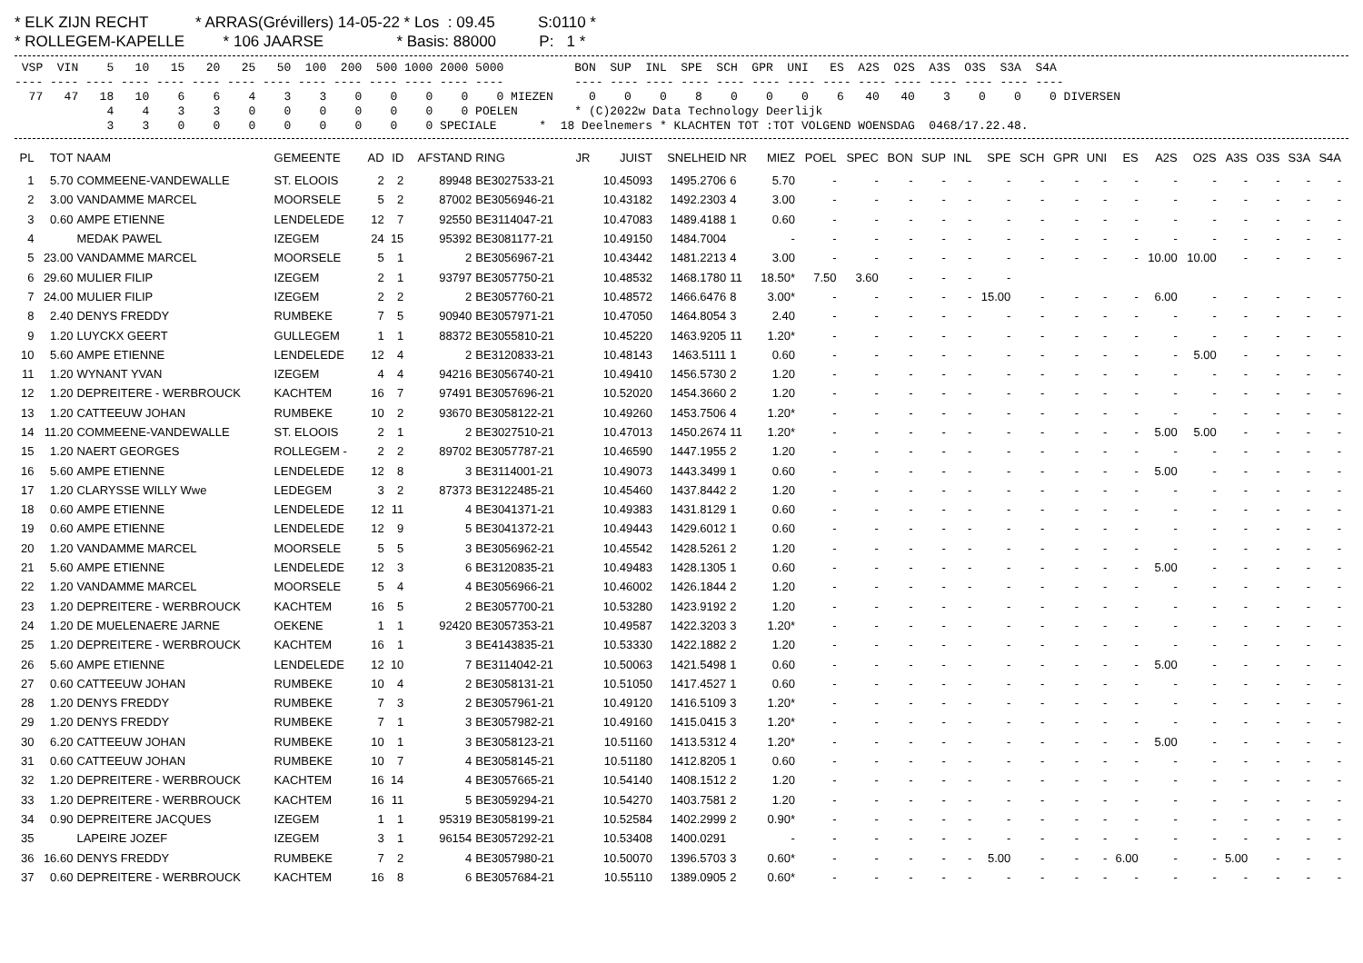* ELK ZIJN RECHT           * ARRAS(Grévillers) 14-05-22 * Los  : 09.45          S:0110 *
* ROLLEGEM-KAPELLE         * 106 JAARSE                 * Basis: 88000          P:   1 *
 VSP  VIN    5   10   15   20   25   50  100  200  500 1000 2000 5000          BON  SUP  INL  SPE  SCH  GPR  UNI   ES  A2S  O2S  A3S  O3S  S3A  S4A
---- ---- ---- ---- ---- ---- ---- ---- ---- ---- ---- ---- ---- ----          ---- ---- ---- ---- ---- ---- ---- ---- ---- ---- ---- ---- ---- ----
  77   47   18   10    6    6    4    3    3    0    0    0    0    0 MIEZEN     0    0    0    8    0    0    0    6   40   40    3    0    0    0 DIVERSEN
             4    4    3    3    0    0    0    0    0    0    0 POELEN        * (C)2022w Data Technology Deerlijk
             3    3    0    0    0    0    0    0    0    0 SPECIALE      *  18 Deelnemers * KLACHTEN TOT :TOT VOLGEND WOENSDAG  0468/17.22.48.
| PL | TOT | NAAM | GEMEENTE | AD | ID | AFSTAND | RING | JR | JUIST | SNELHEID | NR | MIEZ | POEL | SPEC | BON | SUP | INL | SPE | SCH | GPR | UNI | ES | A2S | O2S | A3S | O3S | S3A | S4A |
| --- | --- | --- | --- | --- | --- | --- | --- | --- | --- | --- | --- | --- | --- | --- | --- | --- | --- | --- | --- | --- | --- | --- | --- | --- | --- | --- | --- | --- |
| 1 | 5.70 | COMMEENE-VANDEWALLE | ST. ELOOIS | 2 | 2 | 89948 | BE3027533-21 | | 10.45093 | 1495.2706 | 6 | 5.70 | - | - | - | - | - | - | - | - | - | - | - | - | - | - | - | - |
| 2 | 3.00 | VANDAMME MARCEL | MOORSELE | 5 | 2 | 87002 | BE3056946-21 | | 10.43182 | 1492.2303 | 4 | 3.00 | - | - | - | - | - | - | - | - | - | - | - | - | - | - | - | - |
| 3 | 0.60 | AMPE ETIENNE | LENDELEDE | 12 | 7 | 92550 | BE3114047-21 | | 10.47083 | 1489.4188 | 1 | 0.60 | - | - | - | - | - | - | - | - | - | - | - | - | - | - | - | - |
| 4 | | MEDAK PAWEL | IZEGEM | 24 | 15 | 95392 | BE3081177-21 | | 10.49150 | 1484.7004 | | - | - | - | - | - | - | - | - | - | - | - | - | - | - | - | - | - |
| 5 | 23.00 | VANDAMME MARCEL | MOORSELE | 5 | 1 | 2 | BE3056967-21 | | 10.43442 | 1481.2213 | 4 | 3.00 | - | - | - | - | - | - | - | - | - | - | 10.00 | 10.00 | - | - | - | - |
| 6 | 29.60 | MULIER FILIP | IZEGEM | 2 | 1 | 93797 | BE3057750-21 | | 10.48532 | 1468.1780 | 11 | 18.50* | 7.50 | 3.60 | - | - | - | - | | | | | | | | | | |
| 7 | 24.00 | MULIER FILIP | IZEGEM | 2 | 2 | 2 | BE3057760-21 | | 10.48572 | 1466.6476 | 8 | 3.00* | - | - | - | - | - | 15.00 | - | - | - | - | 6.00 | - | - | - | - | - |
| 8 | 2.40 | DENYS FREDDY | RUMBEKE | 7 | 5 | 90940 | BE3057971-21 | | 10.47050 | 1464.8054 | 3 | 2.40 | - | - | - | - | - | - | - | - | - | - | - | - | - | - | - | - |
| 9 | 1.20 | LUYCKX GEERT | GULLEGEM | 1 | 1 | 88372 | BE3055810-21 | | 10.45220 | 1463.9205 | 11 | 1.20* | - | - | - | - | - | - | - | - | - | - | - | - | - | - | - | - |
| 10 | 5.60 | AMPE ETIENNE | LENDELEDE | 12 | 4 | 2 | BE3120833-21 | | 10.48143 | 1463.5111 | 1 | 0.60 | - | - | - | - | - | - | - | - | - | - | - | 5.00 | - | - | - | - |
| 11 | 1.20 | WYNANT YVAN | IZEGEM | 4 | 4 | 94216 | BE3056740-21 | | 10.49410 | 1456.5730 | 2 | 1.20 | - | - | - | - | - | - | - | - | - | - | - | - | - | - | - | - |
| 12 | 1.20 | DEPREITERE - WERBROUCK | KACHTEM | 16 | 7 | 97491 | BE3057696-21 | | 10.52020 | 1454.3660 | 2 | 1.20 | - | - | - | - | - | - | - | - | - | - | - | - | - | - | - | - |
| 13 | 1.20 | CATTEEUW JOHAN | RUMBEKE | 10 | 2 | 93670 | BE3058122-21 | | 10.49260 | 1453.7506 | 4 | 1.20* | - | - | - | - | - | - | - | - | - | - | - | - | - | - | - | - |
| 14 | 11.20 | COMMEENE-VANDEWALLE | ST. ELOOIS | 2 | 1 | 2 | BE3027510-21 | | 10.47013 | 1450.2674 | 11 | 1.20* | - | - | - | - | - | - | - | - | - | - | 5.00 | 5.00 | - | - | - | - |
| 15 | 1.20 | NAERT GEORGES | ROLLEGEM - | 2 | 2 | 89702 | BE3057787-21 | | 10.46590 | 1447.1955 | 2 | 1.20 | - | - | - | - | - | - | - | - | - | - | - | - | - | - | - | - |
| 16 | 5.60 | AMPE ETIENNE | LENDELEDE | 12 | 8 | 3 | BE3114001-21 | | 10.49073 | 1443.3499 | 1 | 0.60 | - | - | - | - | - | - | - | - | - | - | 5.00 | - | - | - | - | - |
| 17 | 1.20 | CLARYSSE WILLY Wwe | LEDEGEM | 3 | 2 | 87373 | BE3122485-21 | | 10.45460 | 1437.8442 | 2 | 1.20 | - | - | - | - | - | - | - | - | - | - | - | - | - | - | - | - |
| 18 | 0.60 | AMPE ETIENNE | LENDELEDE | 12 | 11 | 4 | BE3041371-21 | | 10.49383 | 1431.8129 | 1 | 0.60 | - | - | - | - | - | - | - | - | - | - | - | - | - | - | - | - |
| 19 | 0.60 | AMPE ETIENNE | LENDELEDE | 12 | 9 | 5 | BE3041372-21 | | 10.49443 | 1429.6012 | 1 | 0.60 | - | - | - | - | - | - | - | - | - | - | - | - | - | - | - | - |
| 20 | 1.20 | VANDAMME MARCEL | MOORSELE | 5 | 5 | 3 | BE3056962-21 | | 10.45542 | 1428.5261 | 2 | 1.20 | - | - | - | - | - | - | - | - | - | - | - | - | - | - | - | - |
| 21 | 5.60 | AMPE ETIENNE | LENDELEDE | 12 | 3 | 6 | BE3120835-21 | | 10.49483 | 1428.1305 | 1 | 0.60 | - | - | - | - | - | - | - | - | - | - | 5.00 | - | - | - | - | - |
| 22 | 1.20 | VANDAMME MARCEL | MOORSELE | 5 | 4 | 4 | BE3056966-21 | | 10.46002 | 1426.1844 | 2 | 1.20 | - | - | - | - | - | - | - | - | - | - | - | - | - | - | - | - |
| 23 | 1.20 | DEPREITERE - WERBROUCK | KACHTEM | 16 | 5 | 2 | BE3057700-21 | | 10.53280 | 1423.9192 | 2 | 1.20 | - | - | - | - | - | - | - | - | - | - | - | - | - | - | - | - |
| 24 | 1.20 | DE MUELENAERE JARNE | OEKENE | 1 | 1 | 92420 | BE3057353-21 | | 10.49587 | 1422.3203 | 3 | 1.20* | - | - | - | - | - | - | - | - | - | - | - | - | - | - | - | - |
| 25 | 1.20 | DEPREITERE - WERBROUCK | KACHTEM | 16 | 1 | 3 | BE4143835-21 | | 10.53330 | 1422.1882 | 2 | 1.20 | - | - | - | - | - | - | - | - | - | - | - | - | - | - | - | - |
| 26 | 5.60 | AMPE ETIENNE | LENDELEDE | 12 | 10 | 7 | BE3114042-21 | | 10.50063 | 1421.5498 | 1 | 0.60 | - | - | - | - | - | - | - | - | - | - | 5.00 | - | - | - | - | - |
| 27 | 0.60 | CATTEEUW JOHAN | RUMBEKE | 10 | 4 | 2 | BE3058131-21 | | 10.51050 | 1417.4527 | 1 | 0.60 | - | - | - | - | - | - | - | - | - | - | - | - | - | - | - | - |
| 28 | 1.20 | DENYS FREDDY | RUMBEKE | 7 | 3 | 2 | BE3057961-21 | | 10.49120 | 1416.5109 | 3 | 1.20* | - | - | - | - | - | - | - | - | - | - | - | - | - | - | - | - |
| 29 | 1.20 | DENYS FREDDY | RUMBEKE | 7 | 1 | 3 | BE3057982-21 | | 10.49160 | 1415.0415 | 3 | 1.20* | - | - | - | - | - | - | - | - | - | - | - | - | - | - | - | - |
| 30 | 6.20 | CATTEEUW JOHAN | RUMBEKE | 10 | 1 | 3 | BE3058123-21 | | 10.51160 | 1413.5312 | 4 | 1.20* | - | - | - | - | - | - | - | - | - | - | 5.00 | - | - | - | - | - |
| 31 | 0.60 | CATTEEUW JOHAN | RUMBEKE | 10 | 7 | 4 | BE3058145-21 | | 10.51180 | 1412.8205 | 1 | 0.60 | - | - | - | - | - | - | - | - | - | - | - | - | - | - | - | - |
| 32 | 1.20 | DEPREITERE - WERBROUCK | KACHTEM | 16 | 14 | 4 | BE3057665-21 | | 10.54140 | 1408.1512 | 2 | 1.20 | - | - | - | - | - | - | - | - | - | - | - | - | - | - | - | - |
| 33 | 1.20 | DEPREITERE - WERBROUCK | KACHTEM | 16 | 11 | 5 | BE3059294-21 | | 10.54270 | 1403.7581 | 2 | 1.20 | - | - | - | - | - | - | - | - | - | - | - | - | - | - | - | - |
| 34 | 0.90 | DEPREITERE JACQUES | IZEGEM | 1 | 1 | 95319 | BE3058199-21 | | 10.52584 | 1402.2999 | 2 | 0.90* | - | - | - | - | - | - | - | - | - | - | - | - | - | - | - | - |
| 35 | | LAPEIRE JOZEF | IZEGEM | 3 | 1 | 96154 | BE3057292-21 | | 10.53408 | 1400.0291 | | - | - | - | - | - | - | - | - | - | - | - | - | - | - | - | - | - |
| 36 | 16.60 | DENYS FREDDY | RUMBEKE | 7 | 2 | 4 | BE3057980-21 | | 10.50070 | 1396.5703 | 3 | 0.60* | - | - | - | - | - | 5.00 | - | - | - | 6.00 | - | - | 5.00 | - | - | - |
| 37 | 0.60 | DEPREITERE - WERBROUCK | KACHTEM | 16 | 8 | 6 | BE3057684-21 | | 10.55110 | 1389.0905 | 2 | 0.60* | - | - | - | - | - | - | - | - | - | - | - | - | - | - | - | - |